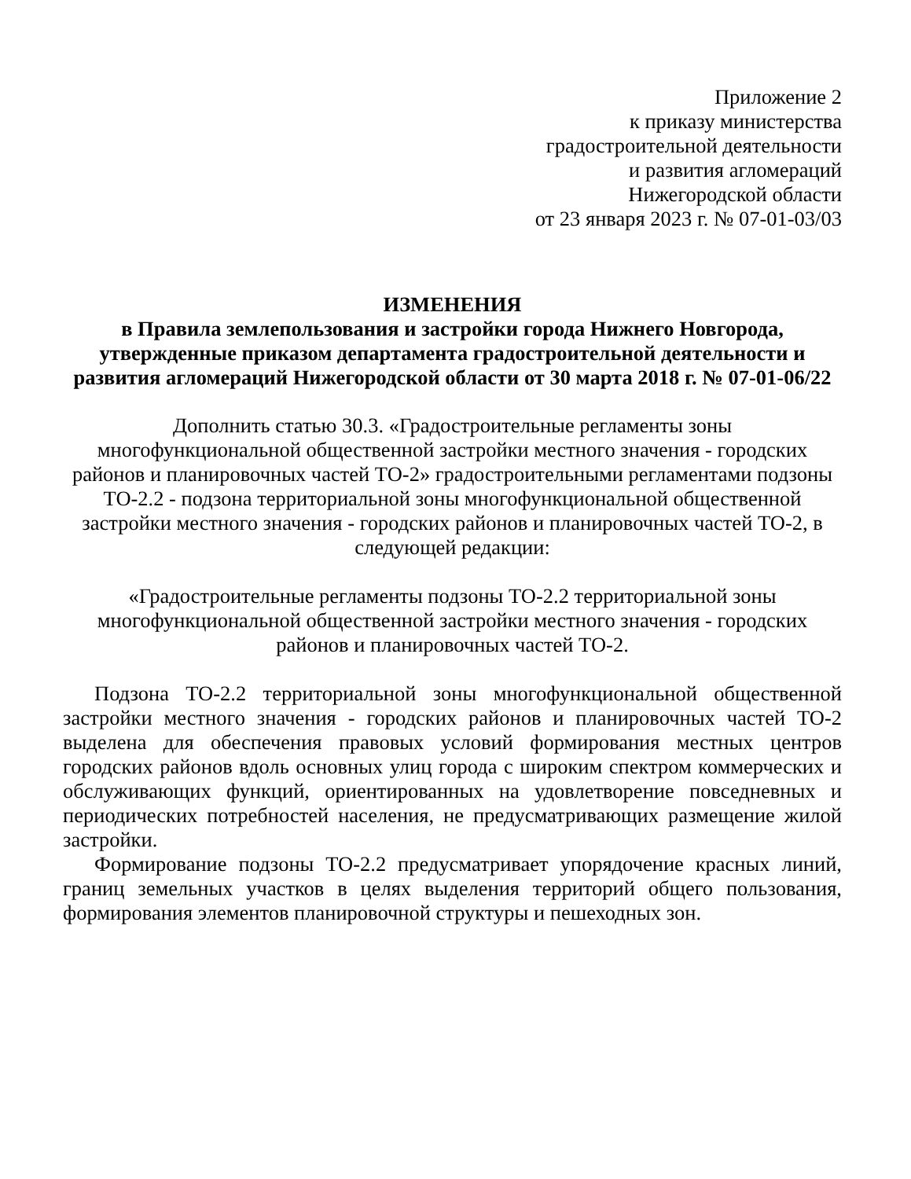Приложение 2
к приказу министерства
градостроительной деятельности
и развития агломераций
Нижегородской области
от 23 января 2023 г. № 07-01-03/03
ИЗМЕНЕНИЯ
в Правила землепользования и застройки города Нижнего Новгорода,
утвержденные приказом департамента градостроительной деятельности и
развития агломераций Нижегородской области от 30 марта 2018 г. № 07-01-06/22
Дополнить статью 30.3. «Градостроительные регламенты зоны
многофункциональной общественной застройки местного значения - городских
районов и планировочных частей ТО-2» градостроительными регламентами подзоны
ТО-2.2 - подзона территориальной зоны многофункциональной общественной
застройки местного значения - городских районов и планировочных частей ТО-2, в
следующей редакции:
«Градостроительные регламенты подзоны ТО-2.2 территориальной зоны
многофункциональной общественной застройки местного значения - городских
районов и планировочных частей ТО-2.
Подзона ТО-2.2 территориальной зоны многофункциональной общественной застройки местного значения - городских районов и планировочных частей ТО-2 выделена для обеспечения правовых условий формирования местных центров городских районов вдоль основных улиц города с широким спектром коммерческих и обслуживающих функций, ориентированных на удовлетворение повседневных и периодических потребностей населения, не предусматривающих размещение жилой застройки.
Формирование подзоны ТО-2.2 предусматривает упорядочение красных линий, границ земельных участков в целях выделения территорий общего пользования, формирования элементов планировочной структуры и пешеходных зон.